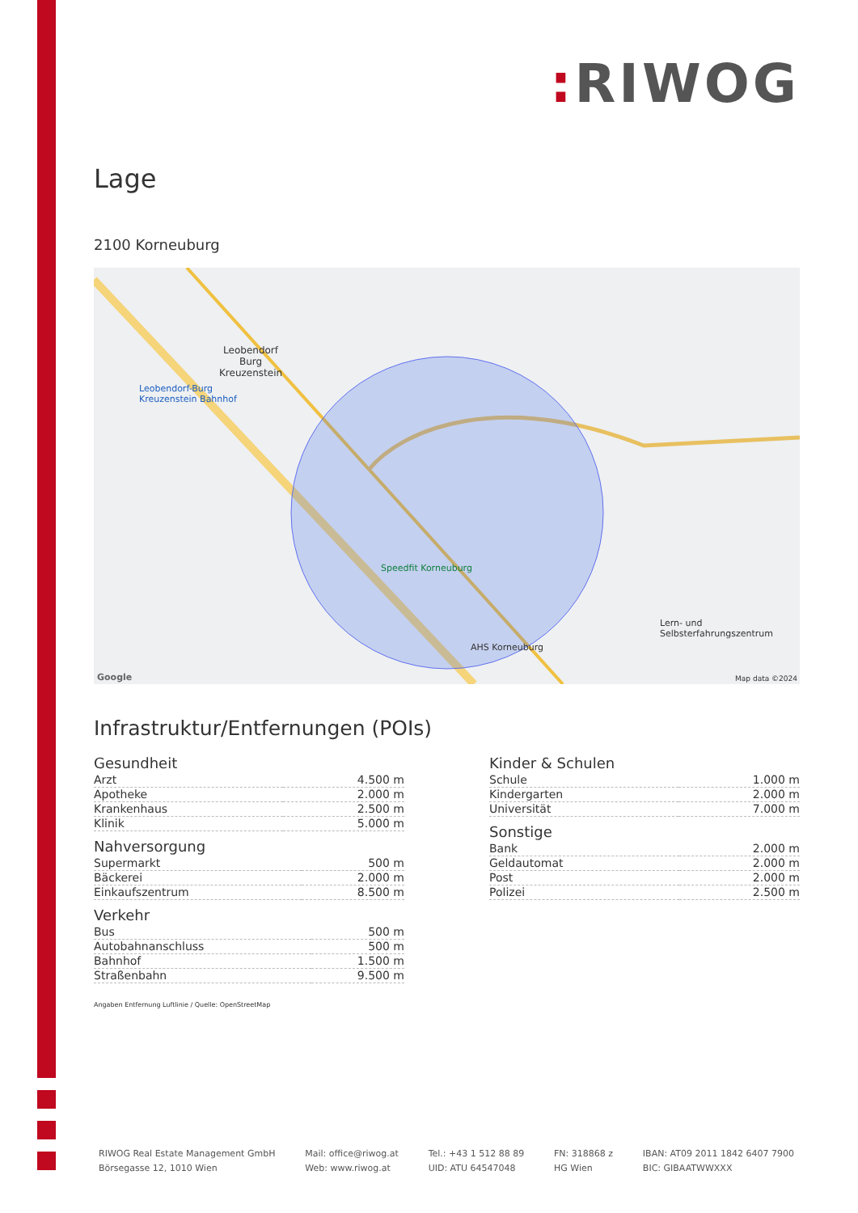: RIWOG
Lage
2100 Korneuburg
Leobendorf
Burg
Kreuzenstein
Leobendorf-Burg
Kreuzenstein Bahnhof
Speedfit Korneuburg
AHS Korneuburg
Lern- und
Selbsterfahrungszentrum
Map data ©2024 Google
Infrastruktur/Entfernungen (POIs)
Gesundheit
| Arzt | 4.500 m |
| Apotheke | 2.000 m |
| Krankenhaus | 2.500 m |
| Klinik | 5.000 m |
Nahversorgung
| Supermarkt | 500 m |
| Bäckerei | 2.000 m |
| Einkaufszentrum | 8.500 m |
Verkehr
| Bus | 500 m |
| Autobahnanschluss | 500 m |
| Bahnhof | 1.500 m |
| Straßenbahn | 9.500 m |
Kinder & Schulen
| Schule | 1.000 m |
| Kindergarten | 2.000 m |
| Universität | 7.000 m |
Sonstige
| Bank | 2.000 m |
| Geldautomat | 2.000 m |
| Post | 2.000 m |
| Polizei | 2.500 m |
Angaben Entfernung Luftlinie / Quelle: OpenStreetMap
RIWOG Real Estate Management GmbH
Börsegasse 12, 1010 Wien
Mail: office@riwog.at
Web: www.riwog.at
Tel.: +43 1 512 88 89
UID: ATU 64547048
FN: 318868 z
HG Wien
IBAN: AT09 2011 1842 6407 7900
BIC: GIBAATWWXXX